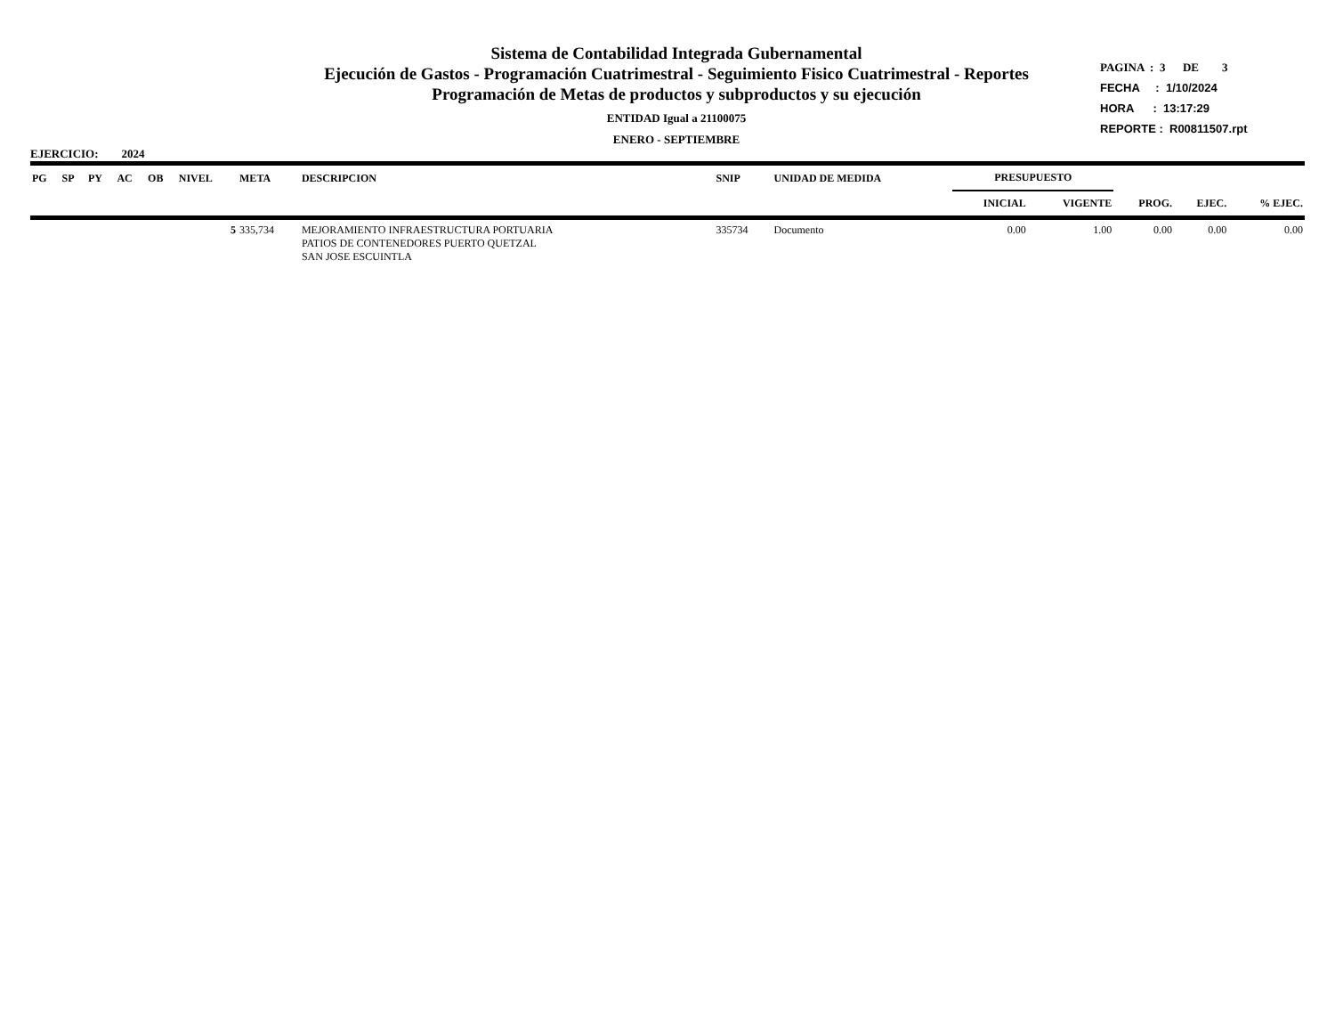Sistema de Contabilidad Integrada Gubernamental
Ejecución de Gastos - Programación Cuatrimestral - Seguimiento Fisico Cuatrimestral - Reportes
Programación de Metas de productos y subproductos y su ejecución
ENTIDAD Igual a 21100075
ENERO - SEPTIEMBRE
PAGINA : 3 DE 3
FECHA : 1/10/2024
HORA : 13:17:29
REPORTE : R00811507.rpt
EJERCICIO: 2024
| PG | SP | PY | AC | OB | NIVEL | META | DESCRIPCION | SNIP | UNIDAD DE MEDIDA | PRESUPUESTO | | | | |
| --- | --- | --- | --- | --- | --- | --- | --- | --- | --- | --- | --- | --- | --- | --- |
| | | | | | | | | | | INICIAL | VIGENTE | PROG. | EJEC. | % EJEC. |
| | | | | | 5 | 335,734 | MEJORAMIENTO INFRAESTRUCTURA PORTUARIA PATIOS DE CONTENEDORES PUERTO QUETZAL SAN JOSE ESCUINTLA | 335734 | Documento | 0.00 | 1.00 | 0.00 | 0.00 | 0.00 |